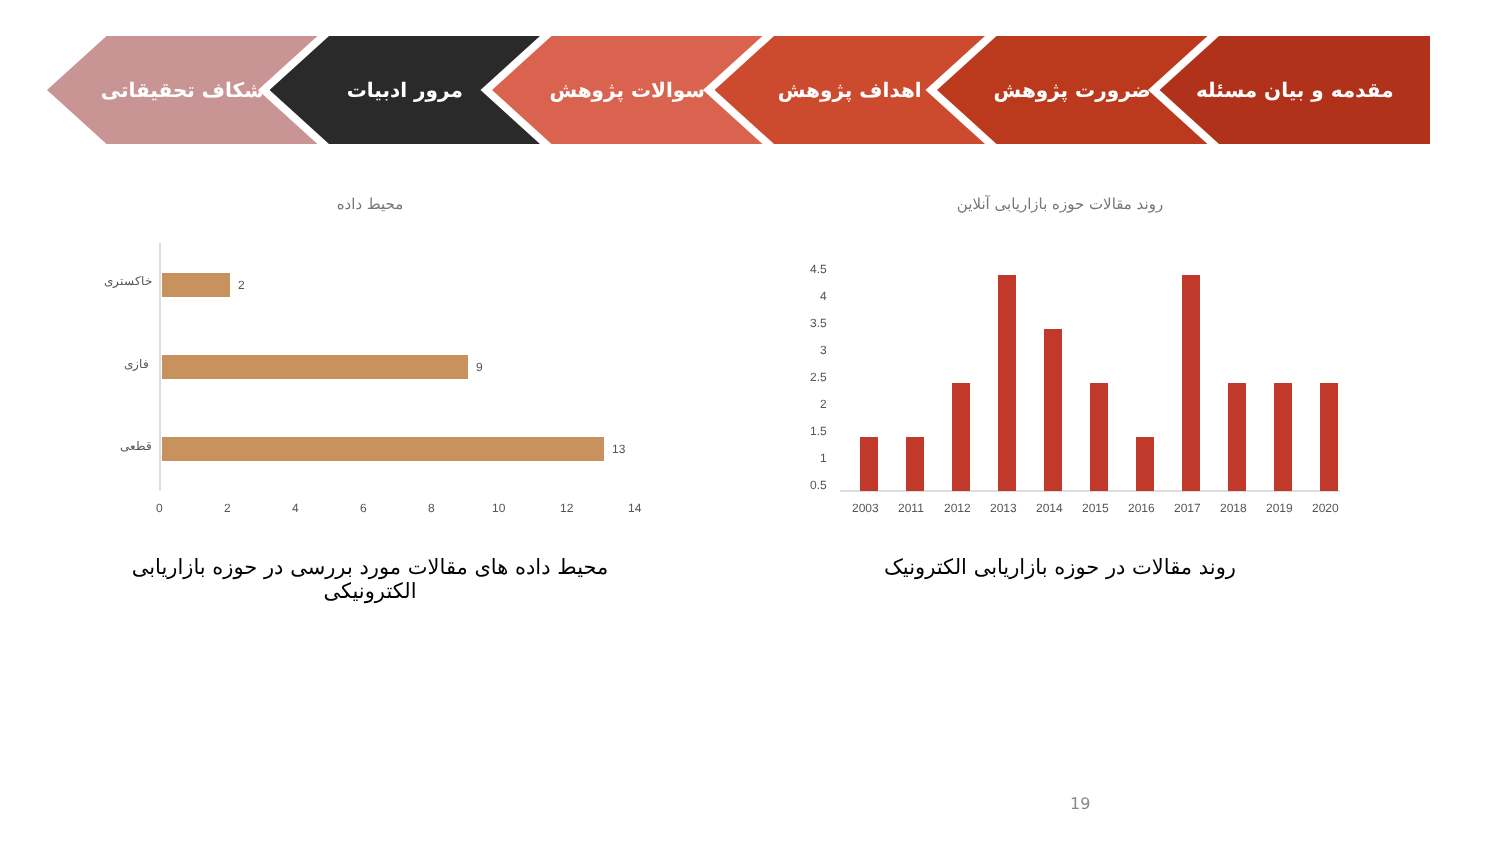مقدمه و بیان مسئله ضرورت پژوهش اهداف پژوهش سوالات پژوهش مرور ادبیات شکاف تحقیقاتی
روند مقالات حوزه بازاریابی آنلاین
4.5
4
3.5
3
2.5
2
1.5
1
0.5
2003
2011
2012
2013
2014
2015
2016
2017
2018
2019
2020
روند مقالات در حوزه بازاریابی الکترونیک
محیط داده
خاکستری
2
فازی
9
قطعی
13
0
2
4
6
8
10
12
14
محیط داده های مقالات مورد بررسی در حوزه بازاریابی الکترونیکی
19